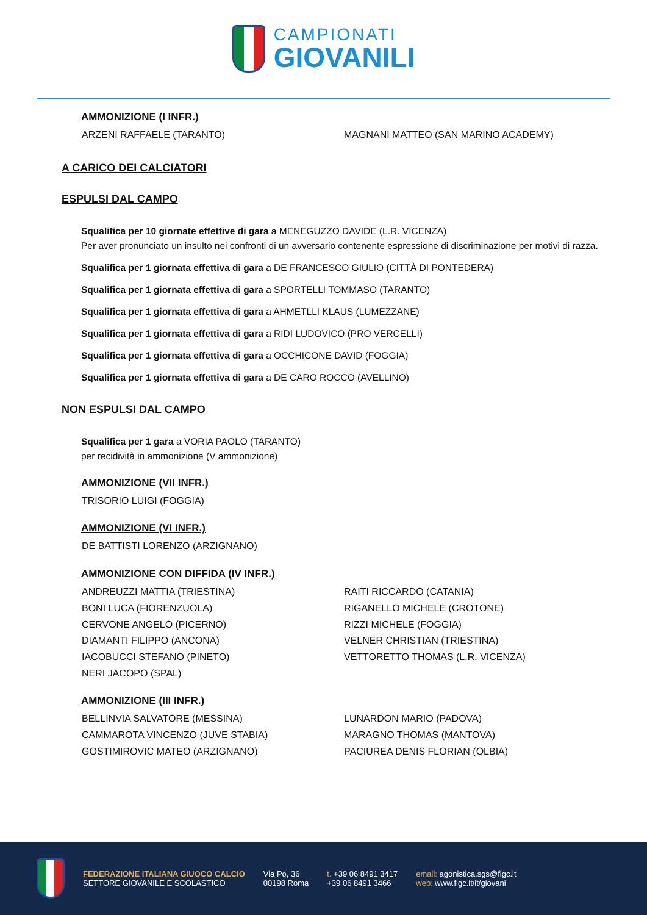CAMPIONATI
GIOVANILI
AMMONIZIONE (I INFR.)
ARZENI RAFFAELE (TARANTO)
MAGNANI MATTEO (SAN MARINO ACADEMY)
A CARICO DEI CALCIATORI
ESPULSI DAL CAMPO
Squalifica per 10 giornate effettive di gara a MENEGUZZO DAVIDE (L.R. VICENZA)
Per aver pronunciato un insulto nei confronti di un avversario contenente espressione di discriminazione per motivi di razza.
Squalifica per 1 giornata effettiva di gara a DE FRANCESCO GIULIO (CITTÀ DI PONTEDERA)
Squalifica per 1 giornata effettiva di gara a SPORTELLI TOMMASO (TARANTO)
Squalifica per 1 giornata effettiva di gara a AHMETLLI KLAUS (LUMEZZANE)
Squalifica per 1 giornata effettiva di gara a RIDI LUDOVICO (PRO VERCELLI)
Squalifica per 1 giornata effettiva di gara a OCCHICONE DAVID (FOGGIA)
Squalifica per 1 giornata effettiva di gara a DE CARO ROCCO (AVELLINO)
NON ESPULSI DAL CAMPO
Squalifica per 1 gara a VORIA PAOLO (TARANTO)
per recidività in ammonizione (V ammonizione)
AMMONIZIONE (VII INFR.)
TRISORIO LUIGI (FOGGIA)
AMMONIZIONE (VI INFR.)
DE BATTISTI LORENZO (ARZIGNANO)
AMMONIZIONE CON DIFFIDA (IV INFR.)
ANDREUZZI MATTIA (TRIESTINA)
BONI LUCA (FIORENZUOLA)
CERVONE ANGELO (PICERNO)
DIAMANTI FILIPPO (ANCONA)
IACOBUCCI STEFANO (PINETO)
NERI JACOPO (SPAL)
RAITI RICCARDO (CATANIA)
RIGANELLO MICHELE (CROTONE)
RIZZI MICHELE (FOGGIA)
VELNER CHRISTIAN (TRIESTINA)
VETTORETTO THOMAS (L.R. VICENZA)
AMMONIZIONE (III INFR.)
BELLINVIA SALVATORE (MESSINA)
CAMMAROTA VINCENZO (JUVE STABIA)
GOSTIMIROVIC MATEO (ARZIGNANO)
LUNARDON MARIO (PADOVA)
MARAGNO THOMAS (MANTOVA)
PACIUREA DENIS FLORIAN (OLBIA)
FEDERAZIONE ITALIANA GIUOCO CALCIO
SETTORE GIOVANILE E SCOLASTICO
Via Po, 36
00198 Roma
t. +39 06 8491 3417
+39 06 8491 3466
email: agonistica.sgs@figc.it
web: www.figc.it/it/giovani